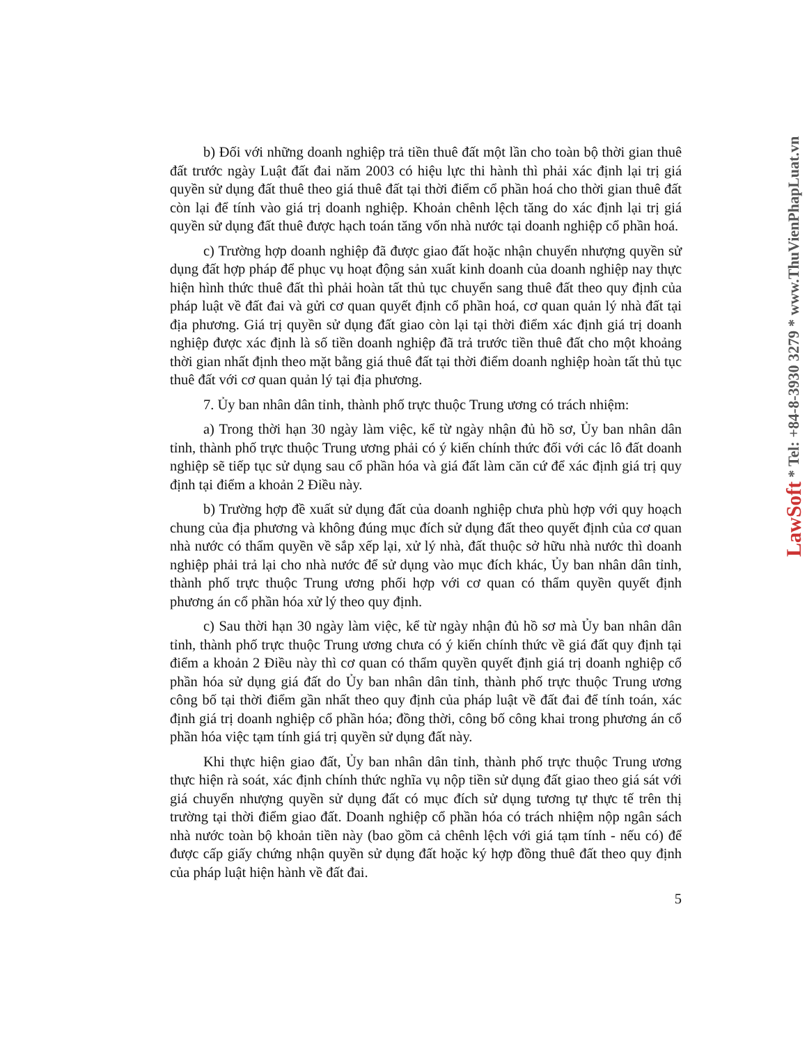LawSoft * Tel: +84-8-3930 3279 * www.ThuVienPhapLuat.vn
b) Đối với những doanh nghiệp trả tiền thuê đất một lần cho toàn bộ thời gian thuê đất trước ngày Luật đất đai năm 2003 có hiệu lực thi hành thì phải xác định lại trị giá quyền sử dụng đất thuê theo giá thuê đất tại thời điểm cổ phần hoá cho thời gian thuê đất còn lại để tính vào giá trị doanh nghiệp. Khoản chênh lệch tăng do xác định lại trị giá quyền sử dụng đất thuê được hạch toán tăng vốn nhà nước tại doanh nghiệp cổ phần hoá.
c) Trường hợp doanh nghiệp đã được giao đất hoặc nhận chuyển nhượng quyền sử dụng đất hợp pháp để phục vụ hoạt động sản xuất kinh doanh của doanh nghiệp nay thực hiện hình thức thuê đất thì phải hoàn tất thủ tục chuyển sang thuê đất theo quy định của pháp luật về đất đai và gửi cơ quan quyết định cổ phần hoá, cơ quan quản lý nhà đất tại địa phương. Giá trị quyền sử dụng đất giao còn lại tại thời điểm xác định giá trị doanh nghiệp được xác định là số tiền doanh nghiệp đã trả trước tiền thuê đất cho một khoảng thời gian nhất định theo mặt bằng giá thuê đất tại thời điểm doanh nghiệp hoàn tất thủ tục thuê đất với cơ quan quản lý tại địa phương.
7. Ủy ban nhân dân tỉnh, thành phố trực thuộc Trung ương có trách nhiệm:
a) Trong thời hạn 30 ngày làm việc, kể từ ngày nhận đủ hồ sơ, Ủy ban nhân dân tỉnh, thành phố trực thuộc Trung ương phải có ý kiến chính thức đối với các lô đất doanh nghiệp sẽ tiếp tục sử dụng sau cổ phần hóa và giá đất làm căn cứ để xác định giá trị quy định tại điểm a khoản 2 Điều này.
b) Trường hợp đề xuất sử dụng đất của doanh nghiệp chưa phù hợp với quy hoạch chung của địa phương và không đúng mục đích sử dụng đất theo quyết định của cơ quan nhà nước có thẩm quyền về sắp xếp lại, xử lý nhà, đất thuộc sở hữu nhà nước thì doanh nghiệp phải trả lại cho nhà nước để sử dụng vào mục đích khác, Ủy ban nhân dân tỉnh, thành phố trực thuộc Trung ương phối hợp với cơ quan có thẩm quyền quyết định phương án cổ phần hóa xử lý theo quy định.
c) Sau thời hạn 30 ngày làm việc, kể từ ngày nhận đủ hồ sơ mà Ủy ban nhân dân tỉnh, thành phố trực thuộc Trung ương chưa có ý kiến chính thức về giá đất quy định tại điểm a khoản 2 Điều này thì cơ quan có thẩm quyền quyết định giá trị doanh nghiệp cổ phần hóa sử dụng giá đất do Ủy ban nhân dân tỉnh, thành phố trực thuộc Trung ương công bố tại thời điểm gần nhất theo quy định của pháp luật về đất đai để tính toán, xác định giá trị doanh nghiệp cổ phần hóa; đồng thời, công bố công khai trong phương án cổ phần hóa việc tạm tính giá trị quyền sử dụng đất này.
Khi thực hiện giao đất, Ủy ban nhân dân tỉnh, thành phố trực thuộc Trung ương thực hiện rà soát, xác định chính thức nghĩa vụ nộp tiền sử dụng đất giao theo giá sát với giá chuyển nhượng quyền sử dụng đất có mục đích sử dụng tương tự thực tế trên thị trường tại thời điểm giao đất. Doanh nghiệp cổ phần hóa có trách nhiệm nộp ngân sách nhà nước toàn bộ khoản tiền này (bao gồm cả chênh lệch với giá tạm tính - nếu có) để được cấp giấy chứng nhận quyền sử dụng đất hoặc ký hợp đồng thuê đất theo quy định của pháp luật hiện hành về đất đai.
5